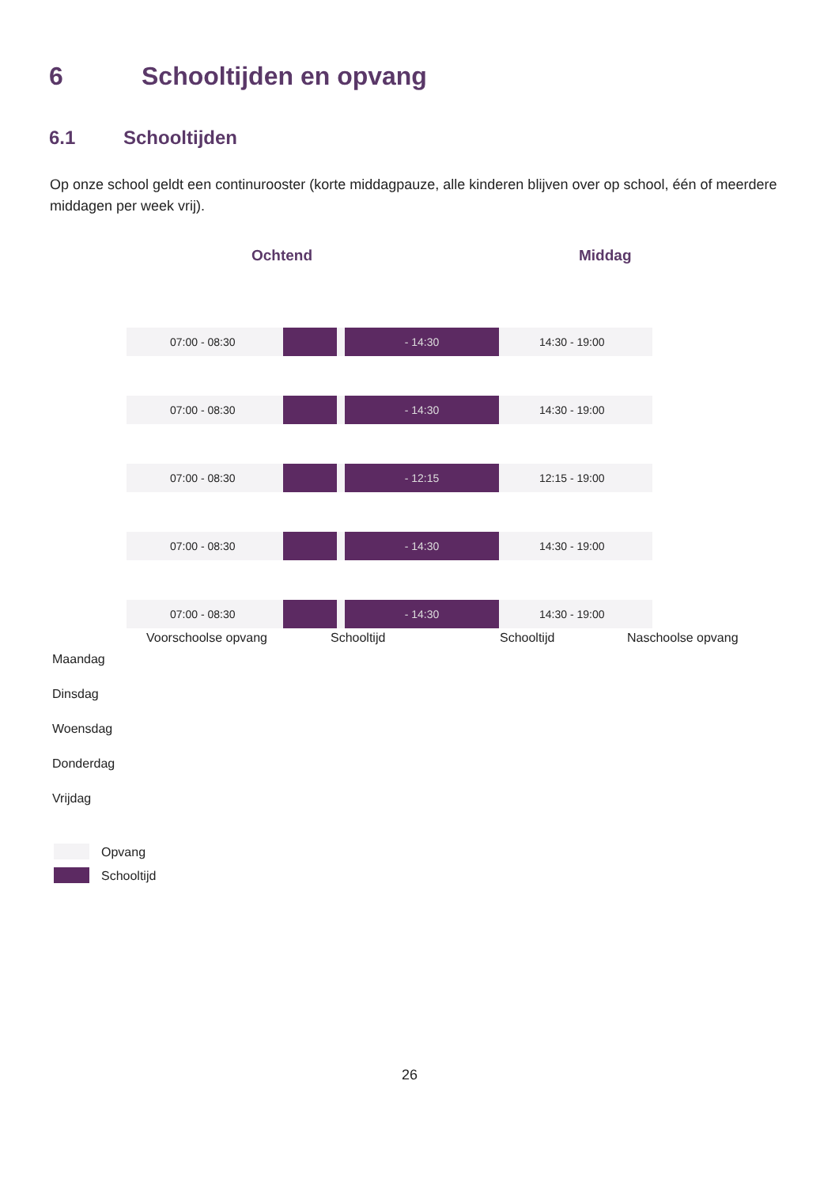6 Schooltijden en opvang
6.1 Schooltijden
Op onze school geldt een continurooster (korte middagpauze, alle kinderen blijven over op school, één of meerdere middagen per week vrij).
Ochtend Middag
07:00 - 08:30 - 14:30 14:30 - 19:00
07:00 - 08:30 - 14:30 14:30 - 19:00
07:00 - 08:30 - 12:15 12:15 - 19:00
07:00 - 08:30 - 14:30 14:30 - 19:00
07:00 - 08:30 - 14:30 14:30 - 19:00
Voorschoolse opvang Schooltijd Schooltijd Naschoolse opvang
Maandag
Dinsdag
Woensdag
Donderdag
Vrijdag
Opvang
Schooltijd
26